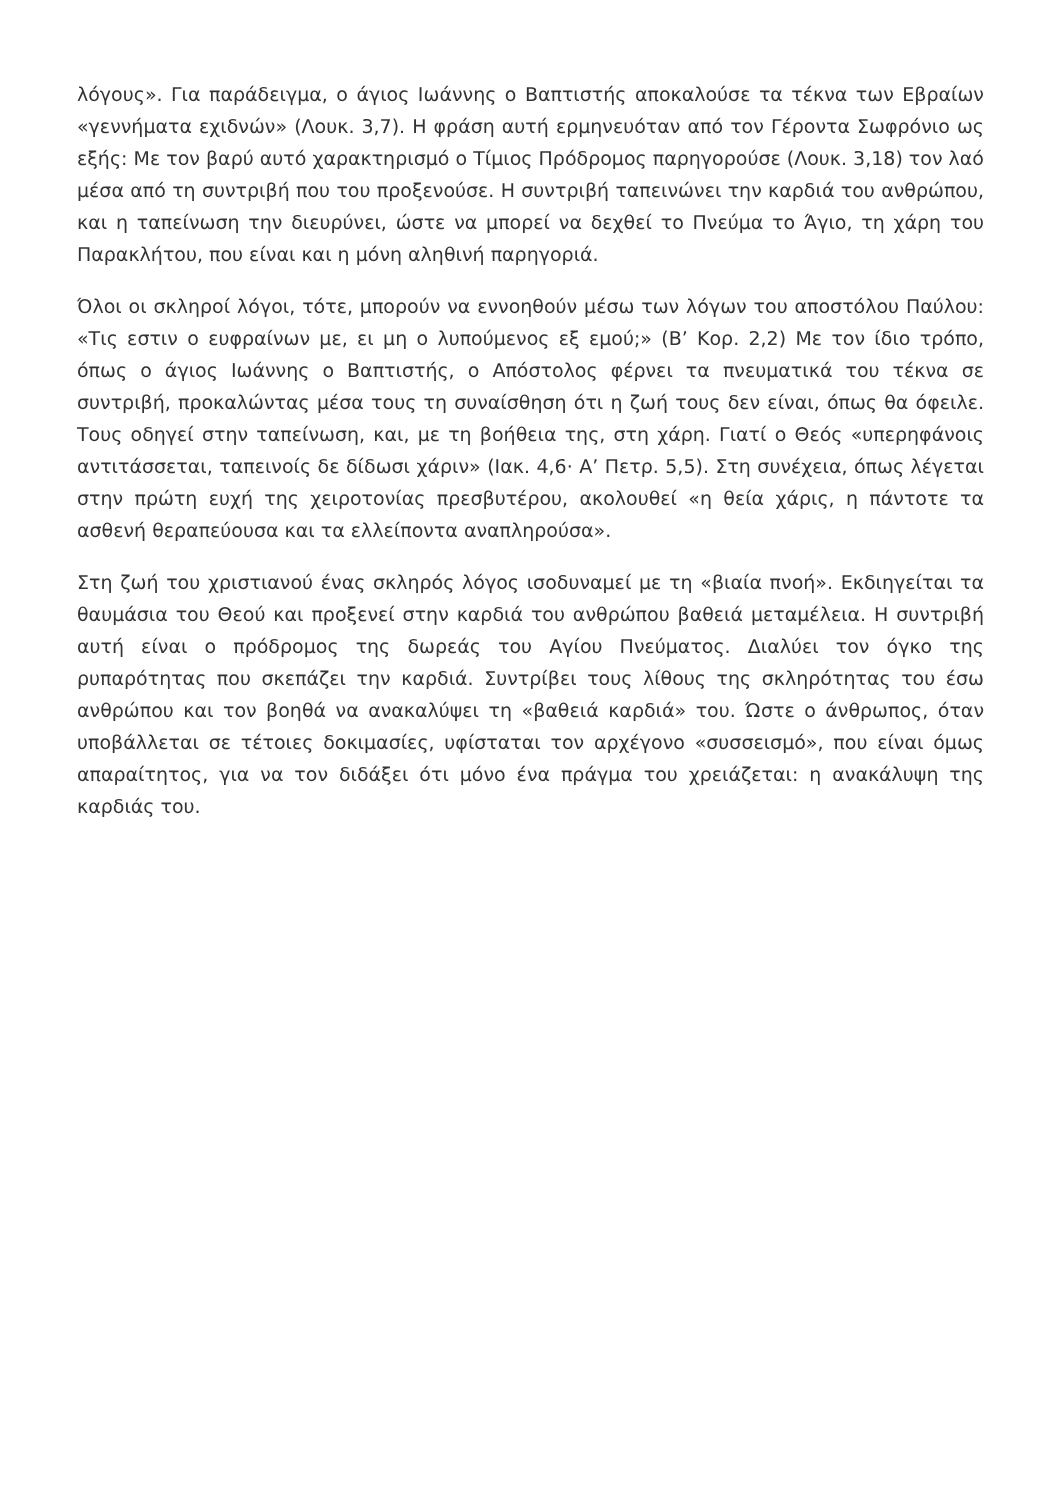λόγους». Για παράδειγμα, ο άγιος Ιωάννης ο Βαπτιστής αποκαλούσε τα τέκνα των Εβραίων «γεννήματα εχιδνών» (Λουκ. 3,7). Η φράση αυτή ερμηνευόταν από τον Γέροντα Σωφρόνιο ως εξής: Με τον βαρύ αυτό χαρακτηρισμό ο Τίμιος Πρόδρομος παρηγορούσε (Λουκ. 3,18) τον λαό μέσα από τη συντριβή που του προξενούσε. Η συντριβή ταπεινώνει την καρδιά του ανθρώπου, και η ταπείνωση την διευρύνει, ώστε να μπορεί να δεχθεί το Πνεύμα το Άγιο, τη χάρη του Παρακλήτου, που είναι και η μόνη αληθινή παρηγοριά.
Όλοι οι σκληροί λόγοι, τότε, μπορούν να εννοηθούν μέσω των λόγων του αποστόλου Παύλου: «Τις εστιν ο ευφραίνων με, ει μη ο λυπούμενος εξ εμού;» (Β’ Κορ. 2,2) Με τον ίδιο τρόπο, όπως ο άγιος Ιωάννης ο Βαπτιστής, ο Απόστολος φέρνει τα πνευματικά του τέκνα σε συντριβή, προκαλώντας μέσα τους τη συναίσθηση ότι η ζωή τους δεν είναι, όπως θα όφειλε. Τους οδηγεί στην ταπείνωση, και, με τη βοήθεια της, στη χάρη. Γιατί ο Θεός «υπερηφάνοις αντιτάσσεται, ταπεινοίς δε δίδωσι χάριν» (Ιακ. 4,6· Α’ Πετρ. 5,5). Στη συνέχεια, όπως λέγεται στην πρώτη ευχή της χειροτονίας πρεσβυτέρου, ακολουθεί «η θεία χάρις, η πάντοτε τα ασθενή θεραπεύουσα και τα ελλείποντα αναπληρούσα».
Στη ζωή του χριστιανού ένας σκληρός λόγος ισοδυναμεί με τη «βιαία πνοή». Εκδιηγείται τα θαυμάσια του Θεού και προξενεί στην καρδιά του ανθρώπου βαθειά μεταμέλεια. Η συντριβή αυτή είναι ο πρόδρομος της δωρεάς του Αγίου Πνεύματος. Διαλύει τον όγκο της ρυπαρότητας που σκεπάζει την καρδιά. Συντρίβει τους λίθους της σκληρότητας του έσω ανθρώπου και τον βοηθά να ανακαλύψει τη «βαθειά καρδιά» του. Ώστε ο άνθρωπος, όταν υποβάλλεται σε τέτοιες δοκιμασίες, υφίσταται τον αρχέγονο «συσσεισμό», που είναι όμως απαραίτητος, για να τον διδάξει ότι μόνο ένα πράγμα του χρειάζεται: η ανακάλυψη της καρδιάς του.